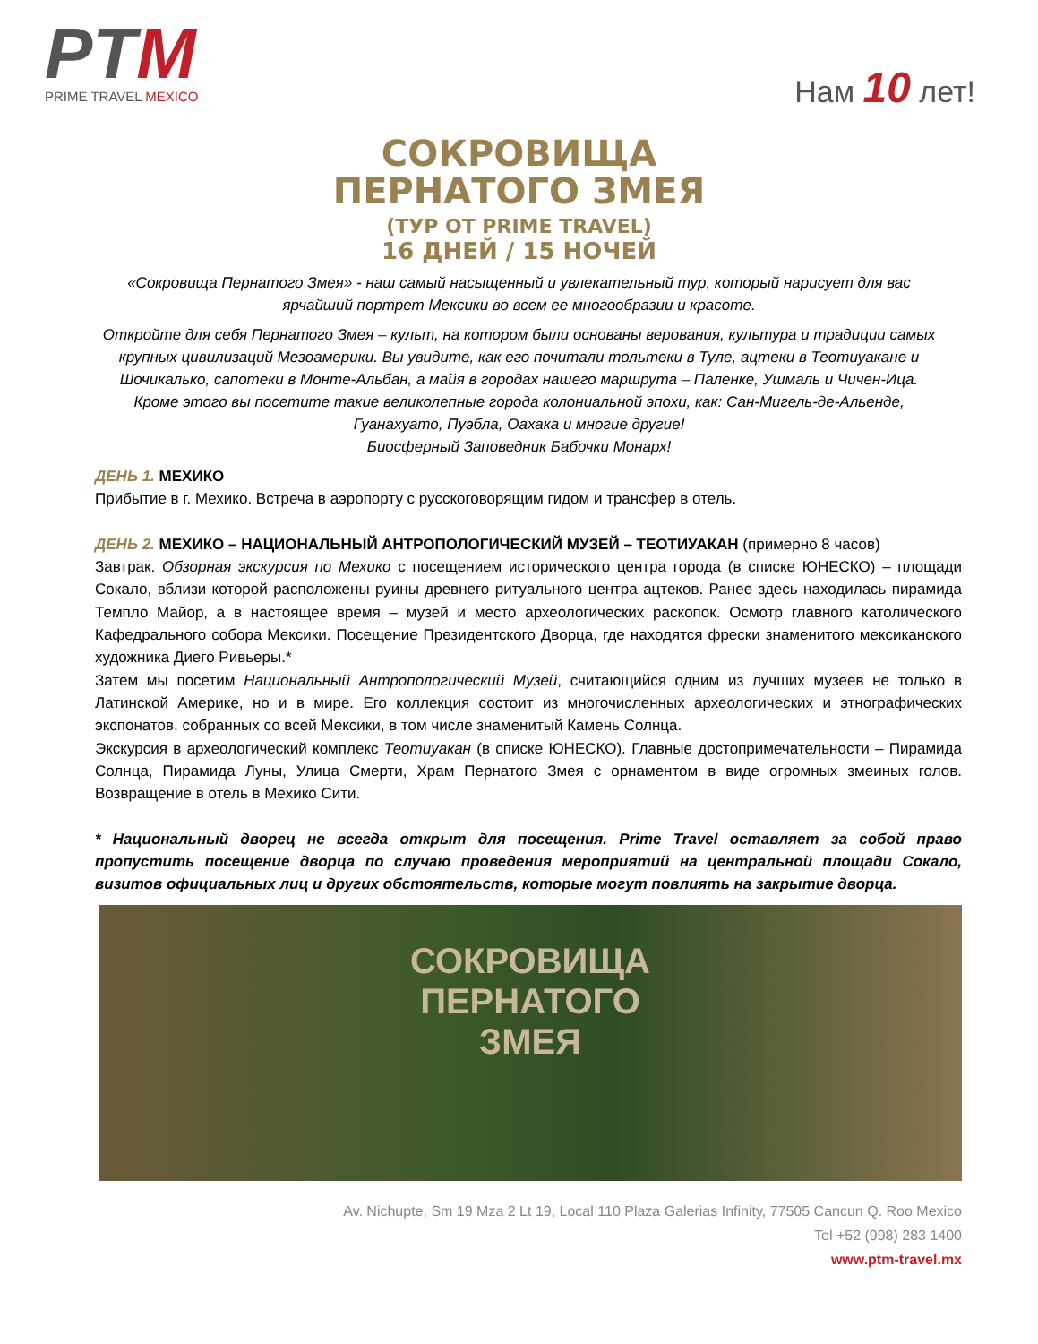PTM
PRIME TRAVEL MEXICO
Нам 10 лет!
СОКРОВИЩА
ПЕРНАТОГО ЗМЕЯ
(ТУР ОТ PRIME TRAVEL)
16 ДНЕЙ / 15 НОЧЕЙ
«Сокровища Пернатого Змея» - наш самый насыщенный и увлекательный тур, который нарисует для вас ярчайший портрет Мексики во всем ее многообразии и красоте.
Откройте для себя Пернатого Змея – культ, на котором были основаны верования, культура и традиции самых крупных цивилизаций Мезоамерики. Вы увидите, как его почитали тольтеки в Туле, ацтеки в Теотиуакане и Шочикалько, сапотеки в Монте-Альбан, а майя в городах нашего маршрута – Паленке, Ушмаль и Чичен-Ица. Кроме этого вы посетите такие великолепные города колониальной эпохи, как: Сан-Мигель-де-Альенде, Гуанахуато, Пуэбла, Оахака и многие другие!
Биосферный Заповедник Бабочки Монарх!
ДЕНЬ 1. МЕХИКО
Прибытие в г. Мехико. Встреча в аэропорту с русскоговорящим гидом и трансфер в отель.
ДЕНЬ 2. МЕХИКО – НАЦИОНАЛЬНЫЙ АНТРОПОЛОГИЧЕСКИЙ МУЗЕЙ – ТЕОТИУАКАН (примерно 8 часов)
Завтрак. Обзорная экскурсия по Мехико с посещением исторического центра города (в списке ЮНЕСКО) – площади Сокало, вблизи которой расположены руины древнего ритуального центра ацтеков. Ранее здесь находилась пирамида Темпло Майор, а в настоящее время – музей и место археологических раскопок. Осмотр главного католического Кафедрального собора Мексики. Посещение Президентского Дворца, где находятся фрески знаменитого мексиканского художника Диего Ривьеры.*
Затем мы посетим Национальный Антропологический Музей, считающийся одним из лучших музеев не только в Латинской Америке, но и в мире. Его коллекция состоит из многочисленных археологических и этнографических экспонатов, собранных со всей Мексики, в том числе знаменитый Камень Солнца.
Экскурсия в археологический комплекс Теотиуакан (в списке ЮНЕСКО). Главные достопримечательности – Пирамида Солнца, Пирамида Луны, Улица Смерти, Храм Пернатого Змея с орнаментом в виде огромных змеиных голов. Возвращение в отель в Мехико Сити.
* Национальный дворец не всегда открыт для посещения. Prime Travel оставляет за собой право пропустить посещение дворца по случаю проведения мероприятий на центральной площади Сокало, визитов официальных лиц и других обстоятельств, которые могут повлиять на закрытие дворца.
СОКРОВИЩА
ПЕРНАТОГО
ЗМЕЯ
Av. Nichupte, Sm 19 Mza 2 Lt 19, Local 110 Plaza Galerias Infinity, 77505 Cancun Q. Roo Mexico
Tel +52 (998) 283 1400
www.ptm-travel.mx